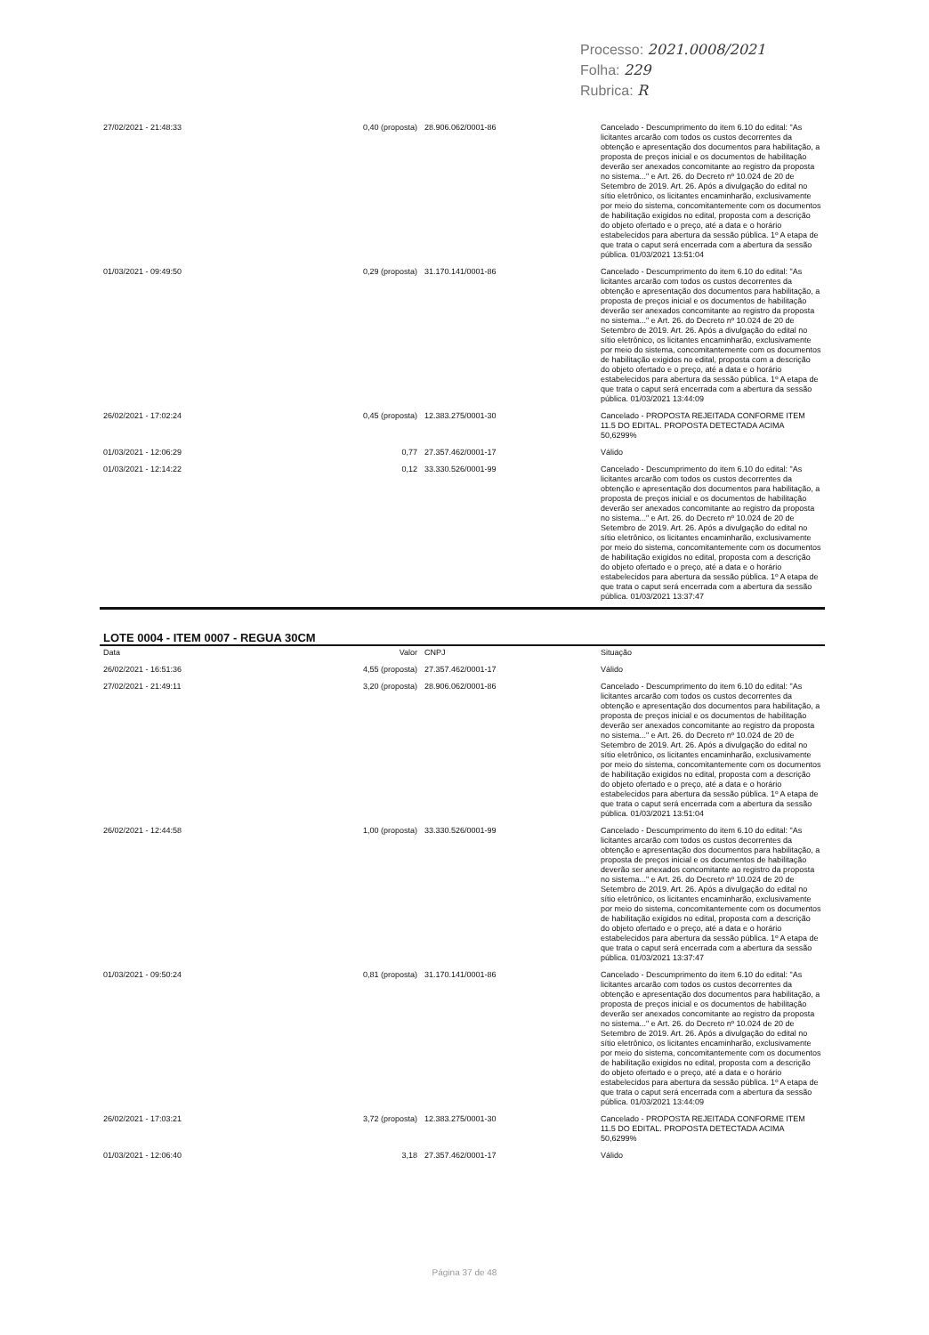Processo: 2021.0008/2021
Folha: 229
Rubrica: R
| 27/02/2021 - 21:48:33 | 0,40 (proposta) | 28.906.062/0001-86 | Cancelado - Descumprimento do item 6.10 do edital: "As licitantes arcarão com todos os custos decorrentes da obtenção e apresentação dos documentos para habilitação, a proposta de preços inicial e os documentos de habilitação deverão ser anexados concomitante ao registro da proposta no sistema..." e Art. 26. do Decreto nº 10.024 de 20 de Setembro de 2019. Art. 26. Após a divulgação do edital no sítio eletrônico, os licitantes encaminharão, exclusivamente por meio do sistema, concomitantemente com os documentos de habilitação exigidos no edital, proposta com a descrição do objeto ofertado e o preço, até a data e o horário estabelecidos para abertura da sessão pública. 1º A etapa de que trata o caput será encerrada com a abertura da sessão pública. 01/03/2021 13:51:04 |
| 01/03/2021 - 09:49:50 | 0,29 (proposta) | 31.170.141/0001-86 | Cancelado - Descumprimento do item 6.10 do edital: "As licitantes arcarão com todos os custos decorrentes da obtenção e apresentação dos documentos para habilitação, a proposta de preços inicial e os documentos de habilitação deverão ser anexados concomitante ao registro da proposta no sistema..." e Art. 26. do Decreto nº 10.024 de 20 de Setembro de 2019. Art. 26. Após a divulgação do edital no sítio eletrônico, os licitantes encaminharão, exclusivamente por meio do sistema, concomitantemente com os documentos de habilitação exigidos no edital, proposta com a descrição do objeto ofertado e o preço, até a data e o horário estabelecidos para abertura da sessão pública. 1º A etapa de que trata o caput será encerrada com a abertura da sessão pública. 01/03/2021 13:44:09 |
| 26/02/2021 - 17:02:24 | 0,45 (proposta) | 12.383.275/0001-30 | Cancelado - PROPOSTA REJEITADA CONFORME ITEM 11.5 DO EDITAL. PROPOSTA DETECTADA ACIMA 50,6299% |
| 01/03/2021 - 12:06:29 | 0,77 | 27.357.462/0001-17 | Válido |
| 01/03/2021 - 12:14:22 | 0,12 | 33.330.526/0001-99 | Cancelado - Descumprimento do item 6.10 do edital: "As licitantes arcarão com todos os custos decorrentes da obtenção e apresentação dos documentos para habilitação, a proposta de preços inicial e os documentos de habilitação deverão ser anexados concomitante ao registro da proposta no sistema..." e Art. 26. do Decreto nº 10.024 de 20 de Setembro de 2019. Art. 26. Após a divulgação do edital no sítio eletrônico, os licitantes encaminharão, exclusivamente por meio do sistema, concomitantemente com os documentos de habilitação exigidos no edital, proposta com a descrição do objeto ofertado e o preço, até a data e o horário estabelecidos para abertura da sessão pública. 1º A etapa de que trata o caput será encerrada com a abertura da sessão pública. 01/03/2021 13:37:47 |
LOTE 0004 - ITEM 0007 - REGUA 30CM
| Data | Valor | CNPJ | Situação |
| --- | --- | --- | --- |
| 26/02/2021 - 16:51:36 | 4,55 (proposta) | 27.357.462/0001-17 | Válido |
| 27/02/2021 - 21:49:11 | 3,20 (proposta) | 28.906.062/0001-86 | Cancelado - Descumprimento do item 6.10 do edital: "As licitantes arcarão com todos os custos decorrentes da obtenção e apresentação dos documentos para habilitação, a proposta de preços inicial e os documentos de habilitação deverão ser anexados concomitante ao registro da proposta no sistema..." e Art. 26. do Decreto nº 10.024 de 20 de Setembro de 2019. Art. 26. Após a divulgação do edital no sítio eletrônico, os licitantes encaminharão, exclusivamente por meio do sistema, concomitantemente com os documentos de habilitação exigidos no edital, proposta com a descrição do objeto ofertado e o preço, até a data e o horário estabelecidos para abertura da sessão pública. 1º A etapa de que trata o caput será encerrada com a abertura da sessão pública. 01/03/2021 13:51:04 |
| 26/02/2021 - 12:44:58 | 1,00 (proposta) | 33.330.526/0001-99 | Cancelado - Descumprimento do item 6.10 do edital: "As licitantes arcarão com todos os custos decorrentes da obtenção e apresentação dos documentos para habilitação, a proposta de preços inicial e os documentos de habilitação deverão ser anexados concomitante ao registro da proposta no sistema..." e Art. 26. do Decreto nº 10.024 de 20 de Setembro de 2019. Art. 26. Após a divulgação do edital no sítio eletrônico, os licitantes encaminharão, exclusivamente por meio do sistema, concomitantemente com os documentos de habilitação exigidos no edital, proposta com a descrição do objeto ofertado e o preço, até a data e o horário estabelecidos para abertura da sessão pública. 1º A etapa de que trata o caput será encerrada com a abertura da sessão pública. 01/03/2021 13:37:47 |
| 01/03/2021 - 09:50:24 | 0,81 (proposta) | 31.170.141/0001-86 | Cancelado - Descumprimento do item 6.10 do edital: "As licitantes arcarão com todos os custos decorrentes da obtenção e apresentação dos documentos para habilitação, a proposta de preços inicial e os documentos de habilitação deverão ser anexados concomitante ao registro da proposta no sistema..." e Art. 26. do Decreto nº 10.024 de 20 de Setembro de 2019. Art. 26. Após a divulgação do edital no sítio eletrônico, os licitantes encaminharão, exclusivamente por meio do sistema, concomitantemente com os documentos de habilitação exigidos no edital, proposta com a descrição do objeto ofertado e o preço, até a data e o horário estabelecidos para abertura da sessão pública. 1º A etapa de que trata o caput será encerrada com a abertura da sessão pública. 01/03/2021 13:44:09 |
| 26/02/2021 - 17:03:21 | 3,72 (proposta) | 12.383.275/0001-30 | Cancelado - PROPOSTA REJEITADA CONFORME ITEM 11.5 DO EDITAL. PROPOSTA DETECTADA ACIMA 50,6299% |
| 01/03/2021 - 12:06:40 | 3,18 | 27.357.462/0001-17 | Válido |
Página 37 de 48